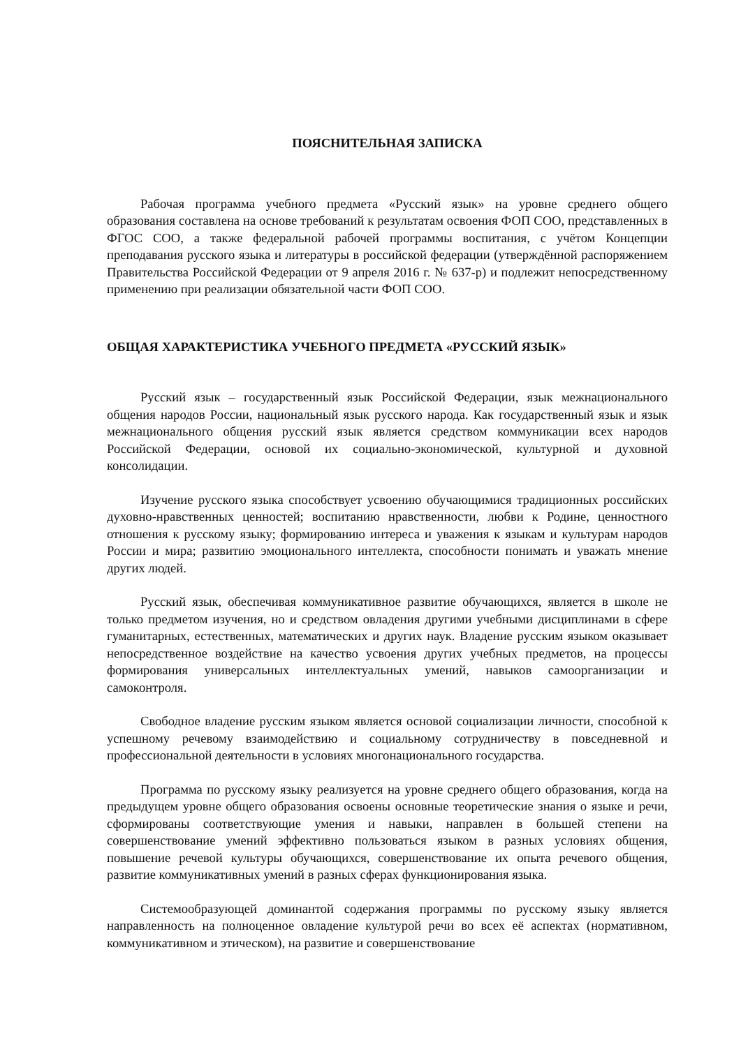ПОЯСНИТЕЛЬНАЯ ЗАПИСКА
Рабочая программа учебного предмета «Русский язык» на уровне среднего общего образования составлена на основе требований к результатам освоения ФОП СОО, представленных в ФГОС СОО, а также федеральной рабочей программы воспитания, с учётом Концепции преподавания русского языка и литературы в российской федерации (утверждённой распоряжением Правительства Российской Федерации от 9 апреля 2016 г. № 637-р) и подлежит непосредственному применению при реализации обязательной части ФОП СОО.
ОБЩАЯ ХАРАКТЕРИСТИКА УЧЕБНОГО ПРЕДМЕТА «РУССКИЙ ЯЗЫК»
Русский язык – государственный язык Российской Федерации, язык межнационального общения народов России, национальный язык русского народа. Как государственный язык и язык межнационального общения русский язык является средством коммуникации всех народов Российской Федерации, основой их социально-экономической, культурной и духовной консолидации.
Изучение русского языка способствует усвоению обучающимися традиционных российских духовно-нравственных ценностей; воспитанию нравственности, любви к Родине, ценностного отношения к русскому языку; формированию интереса и уважения к языкам и культурам народов России и мира; развитию эмоционального интеллекта, способности понимать и уважать мнение других людей.
Русский язык, обеспечивая коммуникативное развитие обучающихся, является в школе не только предметом изучения, но и средством овладения другими учебными дисциплинами в сфере гуманитарных, естественных, математических и других наук. Владение русским языком оказывает непосредственное воздействие на качество усвоения других учебных предметов, на процессы формирования универсальных интеллектуальных умений, навыков самоорганизации и самоконтроля.
Свободное владение русским языком является основой социализации личности, способной к успешному речевому взаимодействию и социальному сотрудничеству в повседневной и профессиональной деятельности в условиях многонационального государства.
Программа по русскому языку реализуется на уровне среднего общего образования, когда на предыдущем уровне общего образования освоены основные теоретические знания о языке и речи, сформированы соответствующие умения и навыки, направлен в большей степени на совершенствование умений эффективно пользоваться языком в разных условиях общения, повышение речевой культуры обучающихся, совершенствование их опыта речевого общения, развитие коммуникативных умений в разных сферах функционирования языка.
Системообразующей доминантой содержания программы по русскому языку является направленность на полноценное овладение культурой речи во всех её аспектах (нормативном, коммуникативном и этическом), на развитие и совершенствование